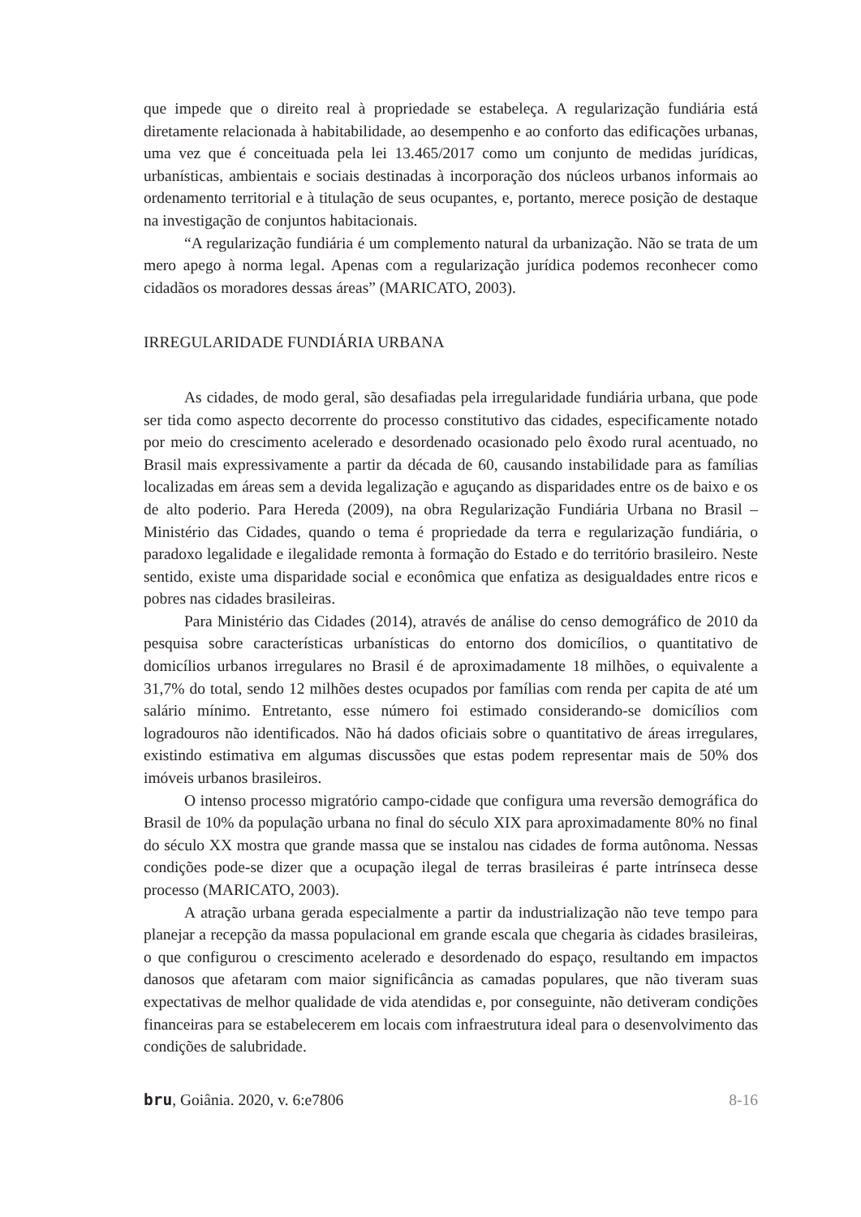que impede que o direito real à propriedade se estabeleça. A regularização fundiária está diretamente relacionada à habitabilidade, ao desempenho e ao conforto das edificações urbanas, uma vez que é conceituada pela lei 13.465/2017 como um conjunto de medidas jurídicas, urbanísticas, ambientais e sociais destinadas à incorporação dos núcleos urbanos informais ao ordenamento territorial e à titulação de seus ocupantes, e, portanto, merece posição de destaque na investigação de conjuntos habitacionais.
“A regularização fundiária é um complemento natural da urbanização. Não se trata de um mero apego à norma legal. Apenas com a regularização jurídica podemos reconhecer como cidadãos os moradores dessas áreas” (MARICATO, 2003).
IRREGULARIDADE FUNDIÁRIA URBANA
As cidades, de modo geral, são desafiadas pela irregularidade fundiária urbana, que pode ser tida como aspecto decorrente do processo constitutivo das cidades, especificamente notado por meio do crescimento acelerado e desordenado ocasionado pelo êxodo rural acentuado, no Brasil mais expressivamente a partir da década de 60, causando instabilidade para as famílias localizadas em áreas sem a devida legalização e aguçando as disparidades entre os de baixo e os de alto poderio. Para Hereda (2009), na obra Regularização Fundiária Urbana no Brasil – Ministério das Cidades, quando o tema é propriedade da terra e regularização fundiária, o paradoxo legalidade e ilegalidade remonta à formação do Estado e do território brasileiro. Neste sentido, existe uma disparidade social e econômica que enfatiza as desigualdades entre ricos e pobres nas cidades brasileiras.
Para Ministério das Cidades (2014), através de análise do censo demográfico de 2010 da pesquisa sobre características urbanísticas do entorno dos domicílios, o quantitativo de domicílios urbanos irregulares no Brasil é de aproximadamente 18 milhões, o equivalente a 31,7% do total, sendo 12 milhões destes ocupados por famílias com renda per capita de até um salário mínimo. Entretanto, esse número foi estimado considerando-se domicílios com logradouros não identificados. Não há dados oficiais sobre o quantitativo de áreas irregulares, existindo estimativa em algumas discussões que estas podem representar mais de 50% dos imóveis urbanos brasileiros.
O intenso processo migratório campo-cidade que configura uma reversão demográfica do Brasil de 10% da população urbana no final do século XIX para aproximadamente 80% no final do século XX mostra que grande massa que se instalou nas cidades de forma autônoma. Nessas condições pode-se dizer que a ocupação ilegal de terras brasileiras é parte intrínseca desse processo (MARICATO, 2003).
A atração urbana gerada especialmente a partir da industrialização não teve tempo para planejar a recepção da massa populacional em grande escala que chegaria às cidades brasileiras, o que configurou o crescimento acelerado e desordenado do espaço, resultando em impactos danosos que afetaram com maior significância as camadas populares, que não tiveram suas expectativas de melhor qualidade de vida atendidas e, por conseguinte, não detiveram condições financeiras para se estabelecerem em locais com infraestrutura ideal para o desenvolvimento das condições de salubridade.
bru, Goiânia. 2020, v. 6:e7806 8-16